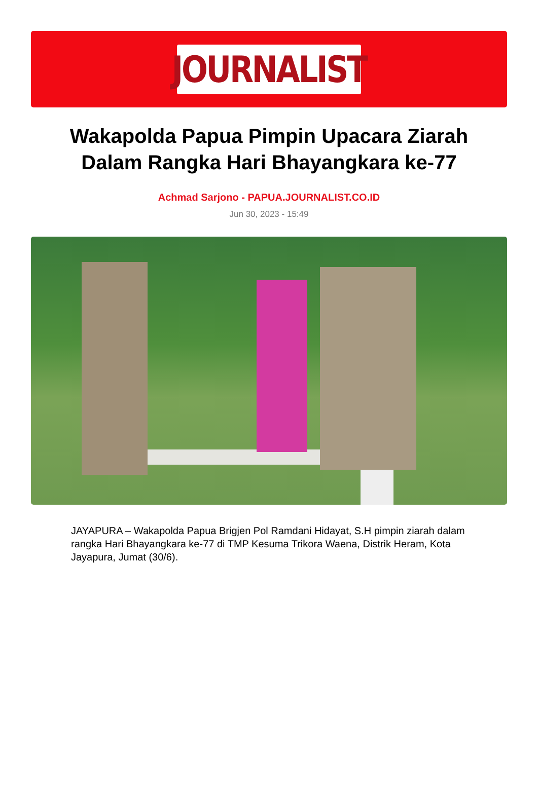JOURNALIST
Wakapolda Papua Pimpin Upacara Ziarah Dalam Rangka Hari Bhayangkara ke-77
Achmad Sarjono - PAPUA.JOURNALIST.CO.ID
Jun 30, 2023 - 15:49
JAYAPURA – Wakapolda Papua Brigjen Pol Ramdani Hidayat, S.H pimpin ziarah dalam rangka Hari Bhayangkara ke-77 di TMP Kesuma Trikora Waena, Distrik Heram, Kota Jayapura, Jumat (30/6).